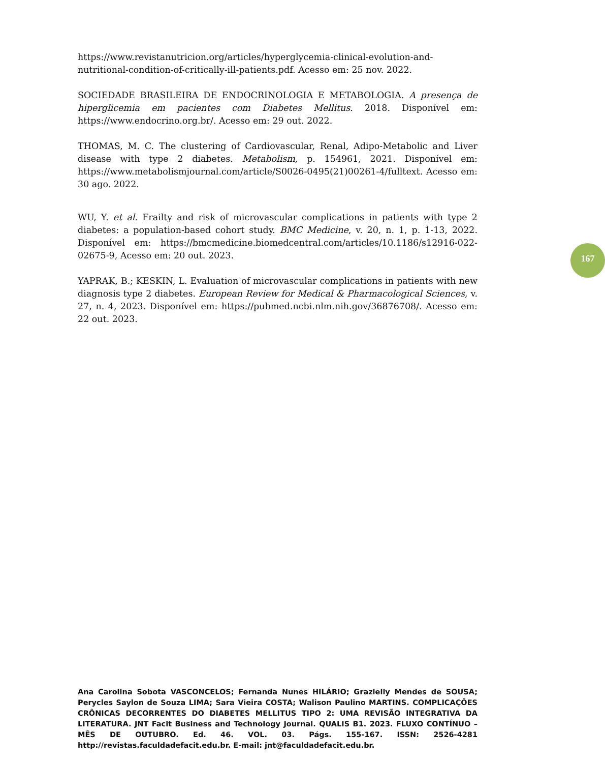https://www.revistanutricion.org/articles/hyperglycemia-clinical-evolution-and-nutritional-condition-of-critically-ill-patients.pdf. Acesso em: 25 nov. 2022.
SOCIEDADE BRASILEIRA DE ENDOCRINOLOGIA E METABOLOGIA. A presença de hiperglicemia em pacientes com Diabetes Mellitus. 2018. Disponível em: https://www.endocrino.org.br/. Acesso em: 29 out. 2022.
THOMAS, M. C. The clustering of Cardiovascular, Renal, Adipo-Metabolic and Liver disease with type 2 diabetes. Metabolism, p. 154961, 2021. Disponível em: https://www.metabolismjournal.com/article/S0026-0495(21)00261-4/fulltext. Acesso em: 30 ago. 2022.
167
WU, Y. et al. Frailty and risk of microvascular complications in patients with type 2 diabetes: a population-based cohort study. BMC Medicine, v. 20, n. 1, p. 1-13, 2022. Disponível em: https://bmcmedicine.biomedcentral.com/articles/10.1186/s12916-022-02675-9, Acesso em: 20 out. 2023.
YAPRAK, B.; KESKIN, L. Evaluation of microvascular complications in patients with new diagnosis type 2 diabetes. European Review for Medical & Pharmacological Sciences, v. 27, n. 4, 2023. Disponível em: https://pubmed.ncbi.nlm.nih.gov/36876708/. Acesso em: 22 out. 2023.
Ana Carolina Sobota VASCONCELOS; Fernanda Nunes HILÁRIO; Grazielly Mendes de SOUSA; Perycles Saylon de Souza LIMA; Sara Vieira COSTA; Walison Paulino MARTINS. COMPLICAÇÕES CRÔNICAS DECORRENTES DO DIABETES MELLITUS TIPO 2: UMA REVISÃO INTEGRATIVA DA LITERATURA. JNT Facit Business and Technology Journal. QUALIS B1. 2023. FLUXO CONTÍNUO – MÊS DE OUTUBRO. Ed. 46. VOL. 03. Págs. 155-167. ISSN: 2526-4281 http://revistas.faculdadefacit.edu.br. E-mail: jnt@faculdadefacit.edu.br.